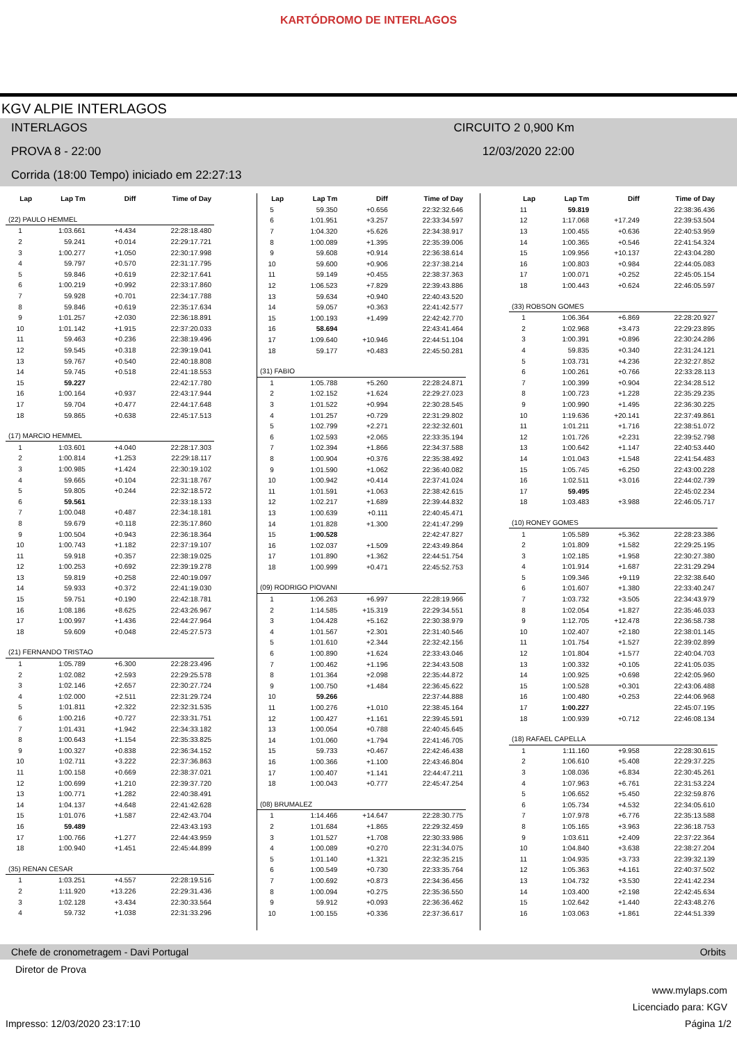KARTÓDROMO DE INTERLAGOS
KGV ALPIE INTERLAGOS
INTERLAGOS CIRCUITO 2 0,900 Km
PROVA 8 - 22:00 12/03/2020 22:00
Corrida (18:00 Tempo) iniciado em 22:27:13
| Lap | Lap Tm | Diff | Time of Day |
| --- | --- | --- | --- |
| (22) PAULO HEMMEL | | | |
| 1 | 1:03.661 | +4.434 | 22:28:18.480 |
| 2 | 59.241 | +0.014 | 22:29:17.721 |
| 3 | 1:00.277 | +1.050 | 22:30:17.998 |
| 4 | 59.797 | +0.570 | 22:31:17.795 |
| 5 | 59.846 | +0.619 | 22:32:17.641 |
| 6 | 1:00.219 | +0.992 | 22:33:17.860 |
| 7 | 59.928 | +0.701 | 22:34:17.788 |
| 8 | 59.846 | +0.619 | 22:35:17.634 |
| 9 | 1:01.257 | +2.030 | 22:36:18.891 |
| 10 | 1:01.142 | +1.915 | 22:37:20.033 |
| 11 | 59.463 | +0.236 | 22:38:19.496 |
| 12 | 59.545 | +0.318 | 22:39:19.041 |
| 13 | 59.767 | +0.540 | 22:40:18.808 |
| 14 | 59.745 | +0.518 | 22:41:18.553 |
| 15 | 59.227 | | 22:42:17.780 |
| 16 | 1:00.164 | +0.937 | 22:43:17.944 |
| 17 | 59.704 | +0.477 | 22:44:17.648 |
| 18 | 59.865 | +0.638 | 22:45:17.513 |
| (17) MARCIO HEMMEL | | | |
| 1 | 1:03.601 | +4.040 | 22:28:17.303 |
| 2 | 1:00.814 | +1.253 | 22:29:18.117 |
| 3 | 1:00.985 | +1.424 | 22:30:19.102 |
| 4 | 59.665 | +0.104 | 22:31:18.767 |
| 5 | 59.805 | +0.244 | 22:32:18.572 |
| 6 | 59.561 | | 22:33:18.133 |
| 7 | 1:00.048 | +0.487 | 22:34:18.181 |
| 8 | 59.679 | +0.118 | 22:35:17.860 |
| 9 | 1:00.504 | +0.943 | 22:36:18.364 |
| 10 | 1:00.743 | +1.182 | 22:37:19.107 |
| 11 | 59.918 | +0.357 | 22:38:19.025 |
| 12 | 1:00.253 | +0.692 | 22:39:19.278 |
| 13 | 59.819 | +0.258 | 22:40:19.097 |
| 14 | 59.933 | +0.372 | 22:41:19.030 |
| 15 | 59.751 | +0.190 | 22:42:18.781 |
| 16 | 1:08.186 | +8.625 | 22:43:26.967 |
| 17 | 1:00.997 | +1.436 | 22:44:27.964 |
| 18 | 59.609 | +0.048 | 22:45:27.573 |
| (21) FERNANDO TRISTAO | | | |
| 1 | 1:05.789 | +6.300 | 22:28:23.496 |
| 2 | 1:02.082 | +2.593 | 22:29:25.578 |
| 3 | 1:02.146 | +2.657 | 22:30:27.724 |
| 4 | 1:02.000 | +2.511 | 22:31:29.724 |
| 5 | 1:01.811 | +2.322 | 22:32:31.535 |
| 6 | 1:00.216 | +0.727 | 22:33:31.751 |
| 7 | 1:01.431 | +1.942 | 22:34:33.182 |
| 8 | 1:00.643 | +1.154 | 22:35:33.825 |
| 9 | 1:00.327 | +0.838 | 22:36:34.152 |
| 10 | 1:02.711 | +3.222 | 22:37:36.863 |
| 11 | 1:00.158 | +0.669 | 22:38:37.021 |
| 12 | 1:00.699 | +1.210 | 22:39:37.720 |
| 13 | 1:00.771 | +1.282 | 22:40:38.491 |
| 14 | 1:04.137 | +4.648 | 22:41:42.628 |
| 15 | 1:01.076 | +1.587 | 22:42:43.704 |
| 16 | 59.489 | | 22:43:43.193 |
| 17 | 1:00.766 | +1.277 | 22:44:43.959 |
| 18 | 1:00.940 | +1.451 | 22:45:44.899 |
| (35) RENAN CESAR | | | |
| 1 | 1:03.251 | +4.557 | 22:28:19.516 |
| 2 | 1:11.920 | +13.226 | 22:29:31.436 |
| 3 | 1:02.128 | +3.434 | 22:30:33.564 |
| 4 | 59.732 | +1.038 | 22:31:33.296 |
| Lap | Lap Tm | Diff | Time of Day |
| --- | --- | --- | --- |
| 5 | 59.350 | +0.656 | 22:32:32.646 |
| 6 | 1:01.951 | +3.257 | 22:33:34.597 |
| 7 | 1:04.320 | +5.626 | 22:34:38.917 |
| 8 | 1:00.089 | +1.395 | 22:35:39.006 |
| 9 | 59.608 | +0.914 | 22:36:38.614 |
| 10 | 59.600 | +0.906 | 22:37:38.214 |
| 11 | 59.149 | +0.455 | 22:38:37.363 |
| 12 | 1:06.523 | +7.829 | 22:39:43.886 |
| 13 | 59.634 | +0.940 | 22:40:43.520 |
| 14 | 59.057 | +0.363 | 22:41:42.577 |
| 15 | 1:00.193 | +1.499 | 22:42:42.770 |
| 16 | 58.694 | | 22:43:41.464 |
| 17 | 1:09.640 | +10.946 | 22:44:51.104 |
| 18 | 59.177 | +0.483 | 22:45:50.281 |
| (31) FABIO | | | |
| 1 | 1:05.788 | +5.260 | 22:28:24.871 |
| 2 | 1:02.152 | +1.624 | 22:29:27.023 |
| 3 | 1:01.522 | +0.994 | 22:30:28.545 |
| 4 | 1:01.257 | +0.729 | 22:31:29.802 |
| 5 | 1:02.799 | +2.271 | 22:32:32.601 |
| 6 | 1:02.593 | +2.065 | 22:33:35.194 |
| 7 | 1:02.394 | +1.866 | 22:34:37.588 |
| 8 | 1:00.904 | +0.376 | 22:35:38.492 |
| 9 | 1:01.590 | +1.062 | 22:36:40.082 |
| 10 | 1:00.942 | +0.414 | 22:37:41.024 |
| 11 | 1:01.591 | +1.063 | 22:38:42.615 |
| 12 | 1:02.217 | +1.689 | 22:39:44.832 |
| 13 | 1:00.639 | +0.111 | 22:40:45.471 |
| 14 | 1:01.828 | +1.300 | 22:41:47.299 |
| 15 | 1:00.528 | | 22:42:47.827 |
| 16 | 1:02.037 | +1.509 | 22:43:49.864 |
| 17 | 1:01.890 | +1.362 | 22:44:51.754 |
| 18 | 1:00.999 | +0.471 | 22:45:52.753 |
| (09) RODRIGO PIOVANI | | | |
| 1 | 1:06.263 | +6.997 | 22:28:19.966 |
| 2 | 1:14.585 | +15.319 | 22:29:34.551 |
| 3 | 1:04.428 | +5.162 | 22:30:38.979 |
| 4 | 1:01.567 | +2.301 | 22:31:40.546 |
| 5 | 1:01.610 | +2.344 | 22:32:42.156 |
| 6 | 1:00.890 | +1.624 | 22:33:43.046 |
| 7 | 1:00.462 | +1.196 | 22:34:43.508 |
| 8 | 1:01.364 | +2.098 | 22:35:44.872 |
| 9 | 1:00.750 | +1.484 | 22:36:45.622 |
| 10 | 59.266 | | 22:37:44.888 |
| 11 | 1:00.276 | +1.010 | 22:38:45.164 |
| 12 | 1:00.427 | +1.161 | 22:39:45.591 |
| 13 | 1:00.054 | +0.788 | 22:40:45.645 |
| 14 | 1:01.060 | +1.794 | 22:41:46.705 |
| 15 | 59.733 | +0.467 | 22:42:46.438 |
| 16 | 1:00.366 | +1.100 | 22:43:46.804 |
| 17 | 1:00.407 | +1.141 | 22:44:47.211 |
| 18 | 1:00.043 | +0.777 | 22:45:47.254 |
| (08) BRUMALEZ | | | |
| 1 | 1:14.466 | +14.647 | 22:28:30.775 |
| 2 | 1:01.684 | +1.865 | 22:29:32.459 |
| 3 | 1:01.527 | +1.708 | 22:30:33.986 |
| 4 | 1:00.089 | +0.270 | 22:31:34.075 |
| 5 | 1:01.140 | +1.321 | 22:32:35.215 |
| 6 | 1:00.549 | +0.730 | 22:33:35.764 |
| 7 | 1:00.692 | +0.873 | 22:34:36.456 |
| 8 | 1:00.094 | +0.275 | 22:35:36.550 |
| 9 | 59.912 | +0.093 | 22:36:36.462 |
| 10 | 1:00.155 | +0.336 | 22:37:36.617 |
| Lap | Lap Tm | Diff | Time of Day |
| --- | --- | --- | --- |
| 11 | 59.819 | | 22:38:36.436 |
| 12 | 1:17.068 | +17.249 | 22:39:53.504 |
| 13 | 1:00.455 | +0.636 | 22:40:53.959 |
| 14 | 1:00.365 | +0.546 | 22:41:54.324 |
| 15 | 1:09.956 | +10.137 | 22:43:04.280 |
| 16 | 1:00.803 | +0.984 | 22:44:05.083 |
| 17 | 1:00.071 | +0.252 | 22:45:05.154 |
| 18 | 1:00.443 | +0.624 | 22:46:05.597 |
| (33) ROBSON GOMES | | | |
| 1 | 1:06.364 | +6.869 | 22:28:20.927 |
| 2 | 1:02.968 | +3.473 | 22:29:23.895 |
| 3 | 1:00.391 | +0.896 | 22:30:24.286 |
| 4 | 59.835 | +0.340 | 22:31:24.121 |
| 5 | 1:03.731 | +4.236 | 22:32:27.852 |
| 6 | 1:00.261 | +0.766 | 22:33:28.113 |
| 7 | 1:00.399 | +0.904 | 22:34:28.512 |
| 8 | 1:00.723 | +1.228 | 22:35:29.235 |
| 9 | 1:00.990 | +1.495 | 22:36:30.225 |
| 10 | 1:19.636 | +20.141 | 22:37:49.861 |
| 11 | 1:01.211 | +1.716 | 22:38:51.072 |
| 12 | 1:01.726 | +2.231 | 22:39:52.798 |
| 13 | 1:00.642 | +1.147 | 22:40:53.440 |
| 14 | 1:01.043 | +1.548 | 22:41:54.483 |
| 15 | 1:05.745 | +6.250 | 22:43:00.228 |
| 16 | 1:02.511 | +3.016 | 22:44:02.739 |
| 17 | 59.495 | | 22:45:02.234 |
| 18 | 1:03.483 | +3.988 | 22:46:05.717 |
| (10) RONEY GOMES | | | |
| 1 | 1:05.589 | +5.362 | 22:28:23.386 |
| 2 | 1:01.809 | +1.582 | 22:29:25.195 |
| 3 | 1:02.185 | +1.958 | 22:30:27.380 |
| 4 | 1:01.914 | +1.687 | 22:31:29.294 |
| 5 | 1:09.346 | +9.119 | 22:32:38.640 |
| 6 | 1:01.607 | +1.380 | 22:33:40.247 |
| 7 | 1:03.732 | +3.505 | 22:34:43.979 |
| 8 | 1:02.054 | +1.827 | 22:35:46.033 |
| 9 | 1:12.705 | +12.478 | 22:36:58.738 |
| 10 | 1:02.407 | +2.180 | 22:38:01.145 |
| 11 | 1:01.754 | +1.527 | 22:39:02.899 |
| 12 | 1:01.804 | +1.577 | 22:40:04.703 |
| 13 | 1:00.332 | +0.105 | 22:41:05.035 |
| 14 | 1:00.925 | +0.698 | 22:42:05.960 |
| 15 | 1:00.528 | +0.301 | 22:43:06.488 |
| 16 | 1:00.480 | +0.253 | 22:44:06.968 |
| 17 | 1:00.227 | | 22:45:07.195 |
| 18 | 1:00.939 | +0.712 | 22:46:08.134 |
| (18) RAFAEL CAPELLA | | | |
| 1 | 1:11.160 | +9.958 | 22:28:30.615 |
| 2 | 1:06.610 | +5.408 | 22:29:37.225 |
| 3 | 1:08.036 | +6.834 | 22:30:45.261 |
| 4 | 1:07.963 | +6.761 | 22:31:53.224 |
| 5 | 1:06.652 | +5.450 | 22:32:59.876 |
| 6 | 1:05.734 | +4.532 | 22:34:05.610 |
| 7 | 1:07.978 | +6.776 | 22:35:13.588 |
| 8 | 1:05.165 | +3.963 | 22:36:18.753 |
| 9 | 1:03.611 | +2.409 | 22:37:22.364 |
| 10 | 1:04.840 | +3.638 | 22:38:27.204 |
| 11 | 1:04.935 | +3.733 | 22:39:32.139 |
| 12 | 1:05.363 | +4.161 | 22:40:37.502 |
| 13 | 1:04.732 | +3.530 | 22:41:42.234 |
| 14 | 1:03.400 | +2.198 | 22:42:45.634 |
| 15 | 1:02.642 | +1.440 | 22:43:48.276 |
| 16 | 1:03.063 | +1.861 | 22:44:51.339 |
Chefe de cronometragem - Davi Portugal Orbits
Diretor de Prova
www.mylaps.com
Licenciado para: KGV
Impresso: 12/03/2020 23:17:10 Página 1/2